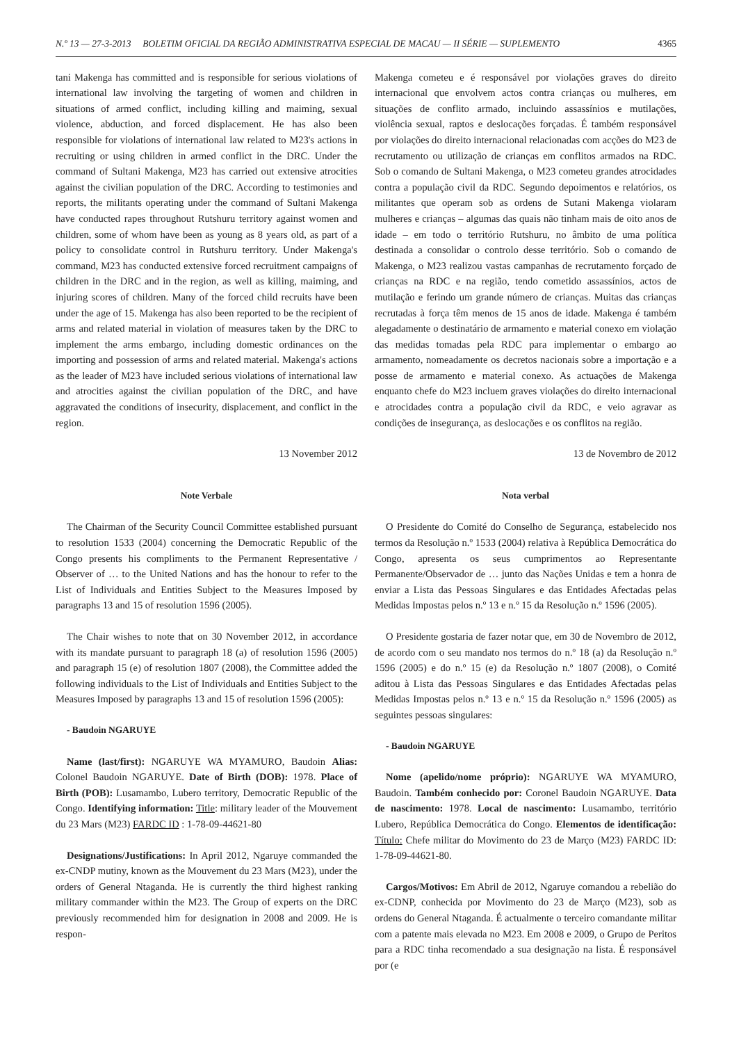N.º 13 — 27-3-2013 BOLETIM OFICIAL DA REGIÃO ADMINISTRATIVA ESPECIAL DE MACAU — II SÉRIE — SUPLEMENTO 4365
tani Makenga has committed and is responsible for serious violations of international law involving the targeting of women and children in situations of armed conflict, including killing and maiming, sexual violence, abduction, and forced displacement. He has also been responsible for violations of international law related to M23's actions in recruiting or using children in armed conflict in the DRC. Under the command of Sultani Makenga, M23 has carried out extensive atrocities against the civilian population of the DRC. According to testimonies and reports, the militants operating under the command of Sultani Makenga have conducted rapes throughout Rutshuru territory against women and children, some of whom have been as young as 8 years old, as part of a policy to consolidate control in Rutshuru territory. Under Makenga's command, M23 has conducted extensive forced recruitment campaigns of children in the DRC and in the region, as well as killing, maiming, and injuring scores of children. Many of the forced child recruits have been under the age of 15. Makenga has also been reported to be the recipient of arms and related material in violation of measures taken by the DRC to implement the arms embargo, including domestic ordinances on the importing and possession of arms and related material. Makenga's actions as the leader of M23 have included serious violations of international law and atrocities against the civilian population of the DRC, and have aggravated the conditions of insecurity, displacement, and conflict in the region.
13 November 2012
Note Verbale
The Chairman of the Security Council Committee established pursuant to resolution 1533 (2004) concerning the Democratic Republic of the Congo presents his compliments to the Permanent Representative / Observer of … to the United Nations and has the honour to refer to the List of Individuals and Entities Subject to the Measures Imposed by paragraphs 13 and 15 of resolution 1596 (2005).
The Chair wishes to note that on 30 November 2012, in accordance with its mandate pursuant to paragraph 18 (a) of resolution 1596 (2005) and paragraph 15 (e) of resolution 1807 (2008), the Committee added the following individuals to the List of Individuals and Entities Subject to the Measures Imposed by paragraphs 13 and 15 of resolution 1596 (2005):
- Baudoin NGARUYE
Name (last/first): NGARUYE WA MYAMURO, Baudoin Alias: Colonel Baudoin NGARUYE. Date of Birth (DOB): 1978. Place of Birth (POB): Lusamambo, Lubero territory, Democratic Republic of the Congo. Identifying information: Title: military leader of the Mouvement du 23 Mars (M23) FARDC ID : 1-78-09-44621-80
Designations/Justifications: In April 2012, Ngaruye commanded the ex-CNDP mutiny, known as the Mouvement du 23 Mars (M23), under the orders of General Ntaganda. He is currently the third highest ranking military commander within the M23. The Group of experts on the DRC previously recommended him for designation in 2008 and 2009. He is respon-
Makenga cometeu e é responsável por violações graves do direito internacional que envolvem actos contra crianças ou mulheres, em situações de conflito armado, incluindo assassínios e mutilações, violência sexual, raptos e deslocações forçadas. É também responsável por violações do direito internacional relacionadas com acções do M23 de recrutamento ou utilização de crianças em conflitos armados na RDC. Sob o comando de Sultani Makenga, o M23 cometeu grandes atrocidades contra a população civil da RDC. Segundo depoimentos e relatórios, os militantes que operam sob as ordens de Sutani Makenga violaram mulheres e crianças – algumas das quais não tinham mais de oito anos de idade – em todo o território Rutshuru, no âmbito de uma política destinada a consolidar o controlo desse território. Sob o comando de Makenga, o M23 realizou vastas campanhas de recrutamento forçado de crianças na RDC e na região, tendo cometido assassínios, actos de mutilação e ferindo um grande número de crianças. Muitas das crianças recrutadas à força têm menos de 15 anos de idade. Makenga é também alegadamente o destinatário de armamento e material conexo em violação das medidas tomadas pela RDC para implementar o embargo ao armamento, nomeadamente os decretos nacionais sobre a importação e a posse de armamento e material conexo. As actuações de Makenga enquanto chefe do M23 incluem graves violações do direito internacional e atrocidades contra a população civil da RDC, e veio agravar as condições de insegurança, as deslocações e os conflitos na região.
13 de Novembro de 2012
Nota verbal
O Presidente do Comité do Conselho de Segurança, estabelecido nos termos da Resolução n.º 1533 (2004) relativa à República Democrática do Congo, apresenta os seus cumprimentos ao Representante Permanente/Observador de … junto das Nações Unidas e tem a honra de enviar a Lista das Pessoas Singulares e das Entidades Afectadas pelas Medidas Impostas pelos n.º 13 e n.º 15 da Resolução n.º 1596 (2005).
O Presidente gostaria de fazer notar que, em 30 de Novembro de 2012, de acordo com o seu mandato nos termos do n.º 18 (a) da Resolução n.º 1596 (2005) e do n.º 15 (e) da Resolução n.º 1807 (2008), o Comité aditou à Lista das Pessoas Singulares e das Entidades Afectadas pelas Medidas Impostas pelos n.º 13 e n.º 15 da Resolução n.º 1596 (2005) as seguintes pessoas singulares:
- Baudoin NGARUYE
Nome (apelido/nome próprio): NGARUYE WA MYAMURO, Baudoin. Também conhecido por: Coronel Baudoin NGARUYE. Data de nascimento: 1978. Local de nascimento: Lusamambo, território Lubero, República Democrática do Congo. Elementos de identificação: Título: Chefe militar do Movimento do 23 de Março (M23) FARDC ID: 1-78-09-44621-80.
Cargos/Motivos: Em Abril de 2012, Ngaruye comandou a rebelião do ex-CDNP, conhecida por Movimento do 23 de Março (M23), sob as ordens do General Ntaganda. É actualmente o terceiro comandante militar com a patente mais elevada no M23. Em 2008 e 2009, o Grupo de Peritos para a RDC tinha recomendado a sua designação na lista. É responsável por (e